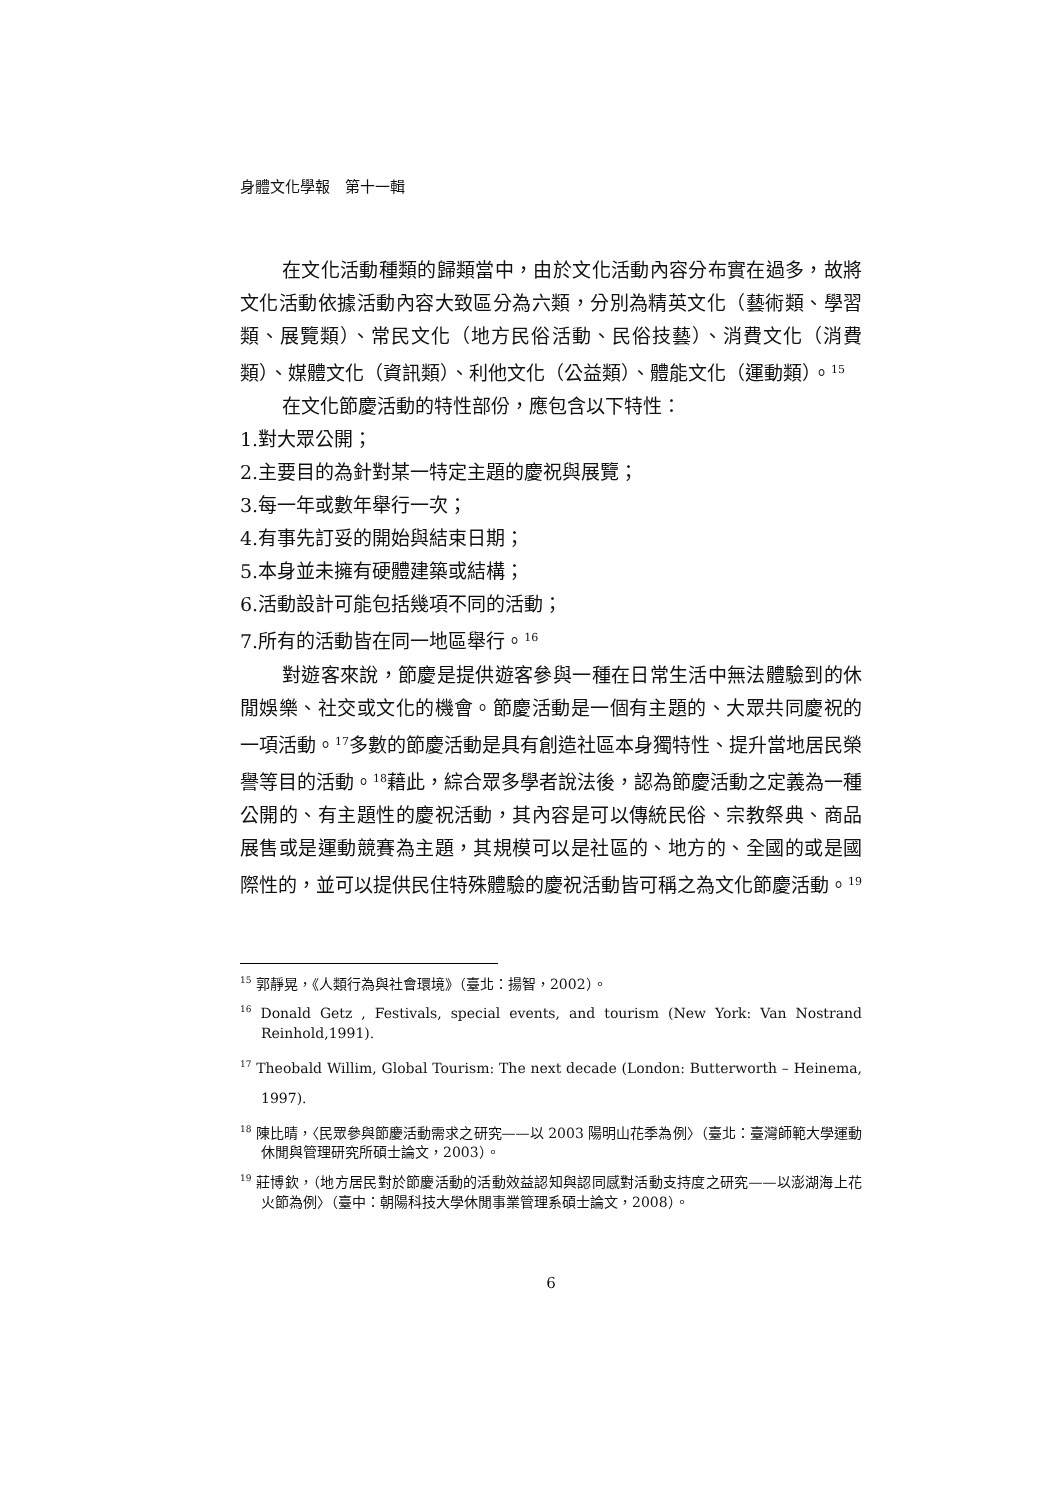身體文化學報　第十一輯
在文化活動種類的歸類當中，由於文化活動內容分布實在過多，故將文化活動依據活動內容大致區分為六類，分別為精英文化（藝術類、學習類、展覽類）、常民文化（地方民俗活動、民俗技藝）、消費文化（消費類）、媒體文化（資訊類）、利他文化（公益類）、體能文化（運動類）。<sup>15</sup>
在文化節慶活動的特性部份，應包含以下特性：
1.對大眾公開；
2.主要目的為針對某一特定主題的慶祝與展覽；
3.每一年或數年舉行一次；
4.有事先訂妥的開始與結束日期；
5.本身並未擁有硬體建築或結構；
6.活動設計可能包括幾項不同的活動；
7.所有的活動皆在同一地區舉行。<sup>16</sup>
對遊客來說，節慶是提供遊客參與一種在日常生活中無法體驗到的休閒娛樂、社交或文化的機會。節慶活動是一個有主題的、大眾共同慶祝的一項活動。<sup>17</sup>多數的節慶活動是具有創造社區本身獨特性、提升當地居民榮譽等目的活動。<sup>18</sup>藉此，綜合眾多學者說法後，認為節慶活動之定義為一種公開的、有主題性的慶祝活動，其內容是可以傳統民俗、宗教祭典、商品展售或是運動競賽為主題，其規模可以是社區的、地方的、全國的或是國際性的，並可以提供民住特殊體驗的慶祝活動皆可稱之為文化節慶活動。<sup>19</sup>
<sup>15</sup> 郭靜晃，《人類行為與社會環境》（臺北：揚智，2002）。
<sup>16</sup> Donald Getz , Festivals, special events, and tourism (New York: Van Nostrand Reinhold,1991).
<sup>17</sup> Theobald Willim, Global Tourism: The next decade (London: Butterworth – Heinema, 1997).
<sup>18</sup> 陳比晴，〈民眾參與節慶活動需求之研究——以 2003 陽明山花季為例〉（臺北：臺灣師範大學運動休閒與管理研究所碩士論文，2003）。
<sup>19</sup> 莊博欽，（地方居民對於節慶活動的活動效益認知與認同感對活動支持度之研究——以澎湖海上花火節為例〉（臺中：朝陽科技大學休閒事業管理系碩士論文，2008）。
6